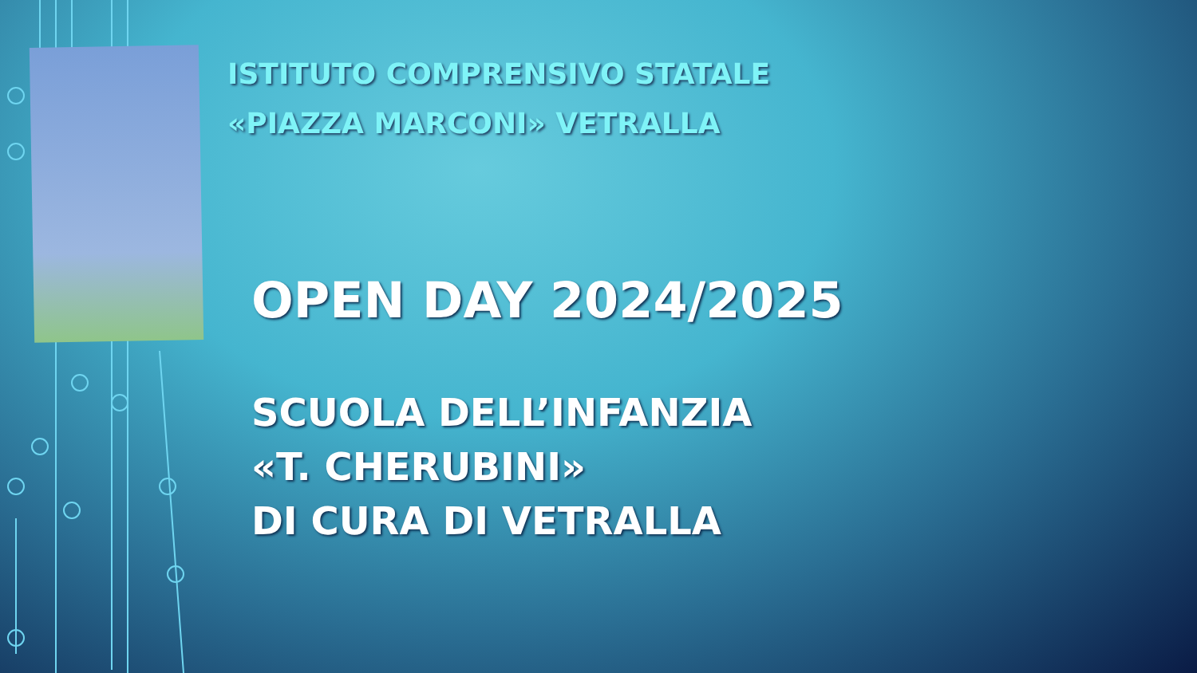ISTITUTO COMPRENSIVO STATALE «PIAZZA MARCONI» VETRALLA
OPEN DAY 2024/2025
SCUOLA DELL’INFANZIA
«T. CHERUBINI»
DI CURA DI VETRALLA